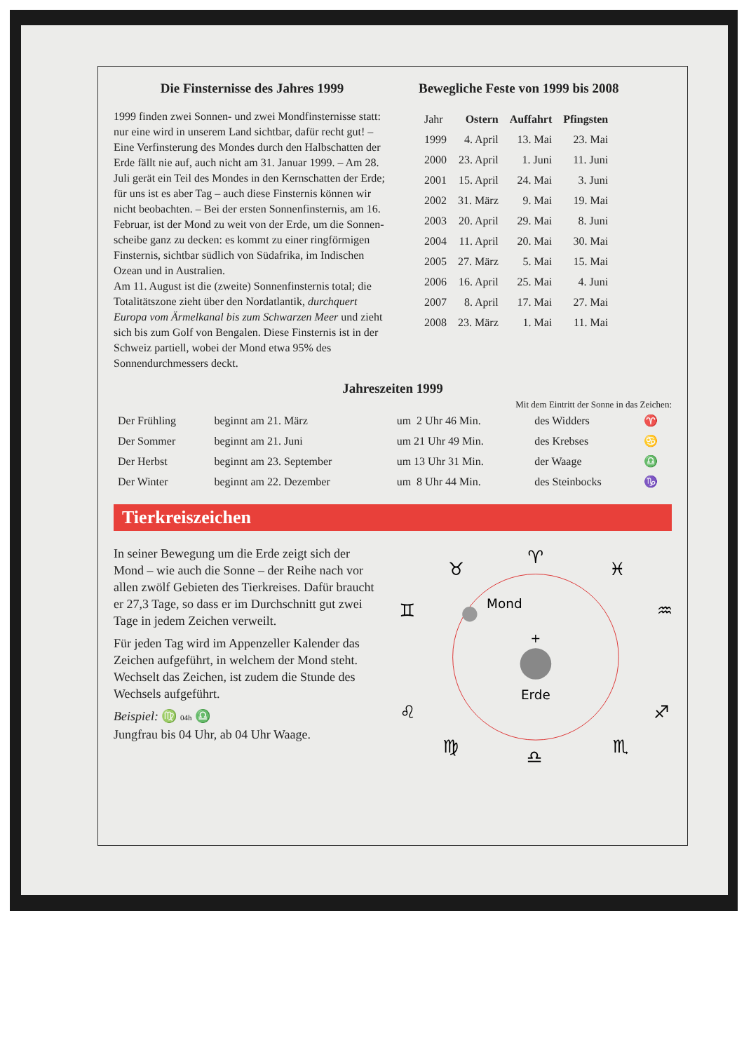Die Finsternisse des Jahres 1999
1999 finden zwei Sonnen- und zwei Mondfinsternisse statt: nur eine wird in unserem Land sichtbar, dafür recht gut! – Eine Verfinsterung des Mondes durch den Halbschatten der Erde fällt nie auf, auch nicht am 31. Januar 1999. – Am 28. Juli gerät ein Teil des Mondes in den Kernschatten der Erde; für uns ist es aber Tag – auch diese Finsternis können wir nicht beobachten. – Bei der ersten Sonnenfinsternis, am 16. Februar, ist der Mond zu weit von der Erde, um die Sonnen-scheibe ganz zu decken: es kommt zu einer ringförmigen Finsternis, sichtbar südlich von Südafrika, im Indischen Ozean und in Australien.
Am 11. August ist die (zweite) Sonnenfinsternis total; die Totalitätszone zieht über den Nordatlantik, durchquert Europa vom Ärmelkanal bis zum Schwarzen Meer und zieht sich bis zum Golf von Bengalen. Diese Finsternis ist in der Schweiz partiell, wobei der Mond etwa 95% des Sonnendurchmessers deckt.
Bewegliche Feste von 1999 bis 2008
| Jahr | Ostern | Auffahrt | Pfingsten |
| --- | --- | --- | --- |
| 1999 | 4. April | 13. Mai | 23. Mai |
| 2000 | 23. April | 1. Juni | 11. Juni |
| 2001 | 15. April | 24. Mai | 3. Juni |
| 2002 | 31. März | 9. Mai | 19. Mai |
| 2003 | 20. April | 29. Mai | 8. Juni |
| 2004 | 11. April | 20. Mai | 30. Mai |
| 2005 | 27. März | 5. Mai | 15. Mai |
| 2006 | 16. April | 25. Mai | 4. Juni |
| 2007 | 8. April | 17. Mai | 27. Mai |
| 2008 | 23. März | 1. Mai | 11. Mai |
Jahreszeiten 1999
Mit dem Eintritt der Sonne in das Zeichen:
| Der Frühling | beginnt am 21. März | um 2 Uhr 46 Min. | des Widders | ♈ |
| Der Sommer | beginnt am 21. Juni | um 21 Uhr 49 Min. | des Krebses | ♋ |
| Der Herbst | beginnt am 23. September | um 13 Uhr 31 Min. | der Waage | ♎ |
| Der Winter | beginnt am 22. Dezember | um 8 Uhr 44 Min. | des Steinbocks | ♑ |
Tierkreiszeichen
In seiner Bewegung um die Erde zeigt sich der Mond – wie auch die Sonne – der Reihe nach vor allen zwölf Gebieten des Tierkreises. Dafür braucht er 27,3 Tage, so dass er im Durchschnitt gut zwei Tage in jedem Zeichen verweilt.
Für jeden Tag wird im Appenzeller Kalender das Zeichen aufgeführt, in welchem der Mond steht. Wechselt das Zeichen, ist zudem die Stunde des Wechsels aufgeführt.
Beispiel: ♍ 04h ♎
Jungfrau bis 04 Uhr, ab 04 Uhr Waage.
+
Mond
Erde
♈
♉
♓
♊
♒
♋
♑
♌
♐
♍
♏
♎